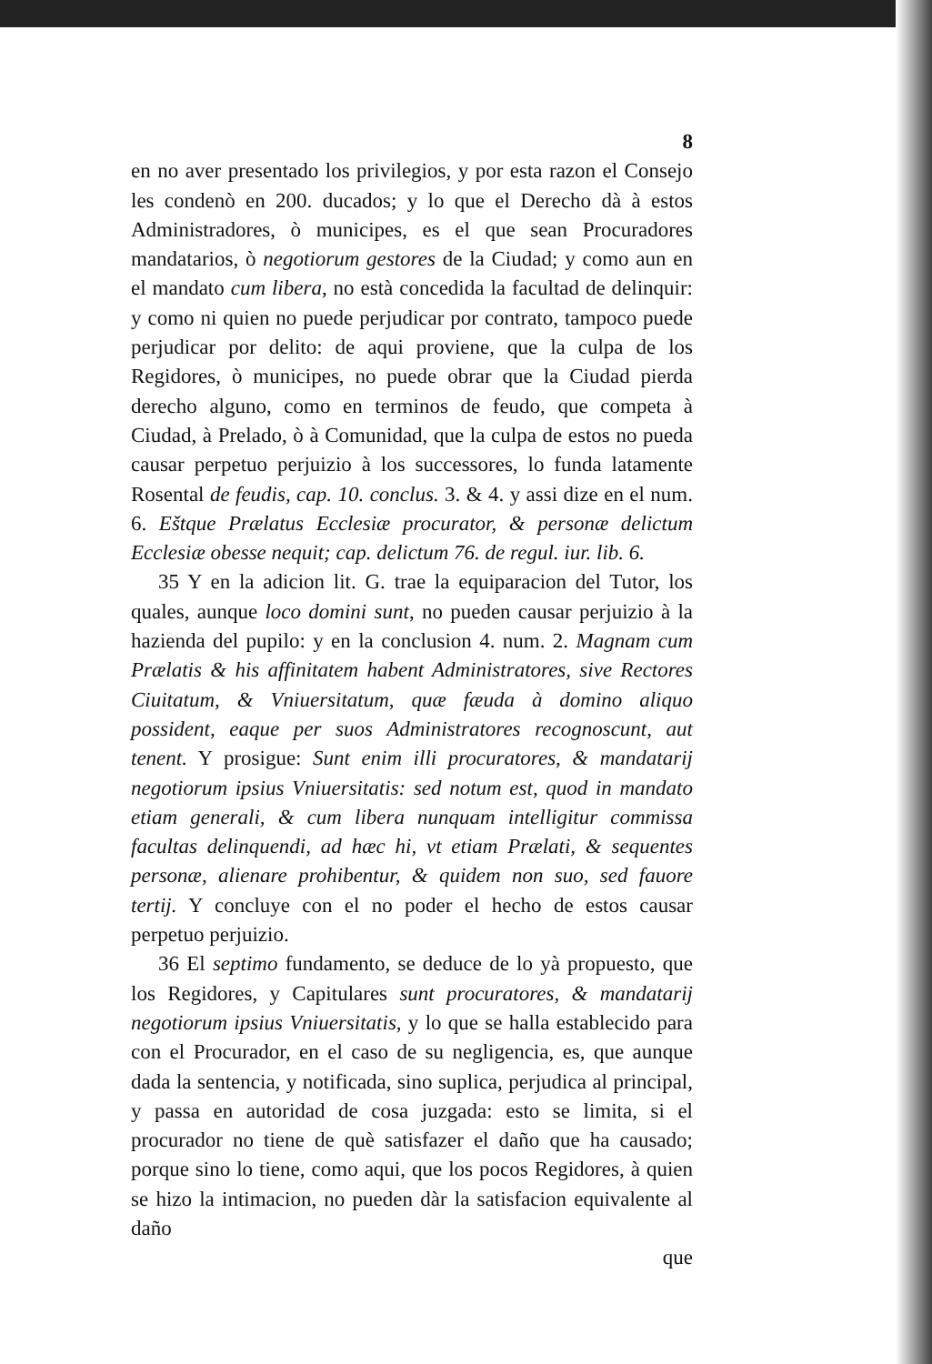8
en no aver presentado los privilegios, y por esta razon el Consejo les condenò en 200. ducados; y lo que el Derecho dà à estos Administradores, ò municipes, es el que sean Procuradores mandatarios, ò negotiorum gestores de la Ciudad; y como aun en el mandato cum libera, no està concedida la facultad de delinquir: y como ni quien no puede perjudicar por contrato, tampoco puede perjudicar por delito: de aqui proviene, que la culpa de los Regidores, ò municipes, no puede obrar que la Ciudad pierda derecho alguno, como en terminos de feudo, que competa à Ciudad, à Prelado, ò à Comunidad, que la culpa de estos no pueda causar perpetuo perjuizio à los successores, lo funda latamente Rosental de feudis, cap. 10. conclus. 3. & 4. y assi dize en el num. 6. Eštque Prælatus Ecclesiæ procurator, & personæ delictum Ecclesiæ obesse nequit; cap. delictum 76. de regul. iur. lib. 6.
35 Y en la adicion lit. G. trae la equiparacion del Tutor, los quales, aunque loco domini sunt, no pueden causar perjuizio à la hazienda del pupilo: y en la conclusion 4. num. 2. Magnam cum Prælatis & his affinitatem habent Administratores, sive Rectores Ciuitatum, & Vniuersitatum, quæ fæuda à domino aliquo possident, eaque per suos Administratores recognoscunt, aut tenent. Y prosigue: Sunt enim illi procuratores, & mandatarij negotiorum ipsius Vniuersitatis: sed notum est, quod in mandato etiam generali, & cum libera nunquam intelligitur commissa facultas delinquendi, ad hæc hi, vt etiam Prælati, & sequentes personæ, alienare prohibentur, & quidem non suo, sed fauore tertij. Y concluye con el no poder el hecho de estos causar perpetuo perjuizio.
36 El septimo fundamento, se deduce de lo yà propuesto, que los Regidores, y Capitulares sunt procuratores, & mandatarij negotiorum ipsius Vniuersitatis, y lo que se halla establecido para con el Procurador, en el caso de su negligencia, es, que aunque dada la sentencia, y notificada, sino suplica, perjudica al principal, y passa en autoridad de cosa juzgada: esto se limita, si el procurador no tiene de què satisfazer el daño que ha causado; porque sino lo tiene, como aqui, que los pocos Regidores, à quien se hizo la intimacion, no pueden dàr la satisfacion equivalente al daño
que